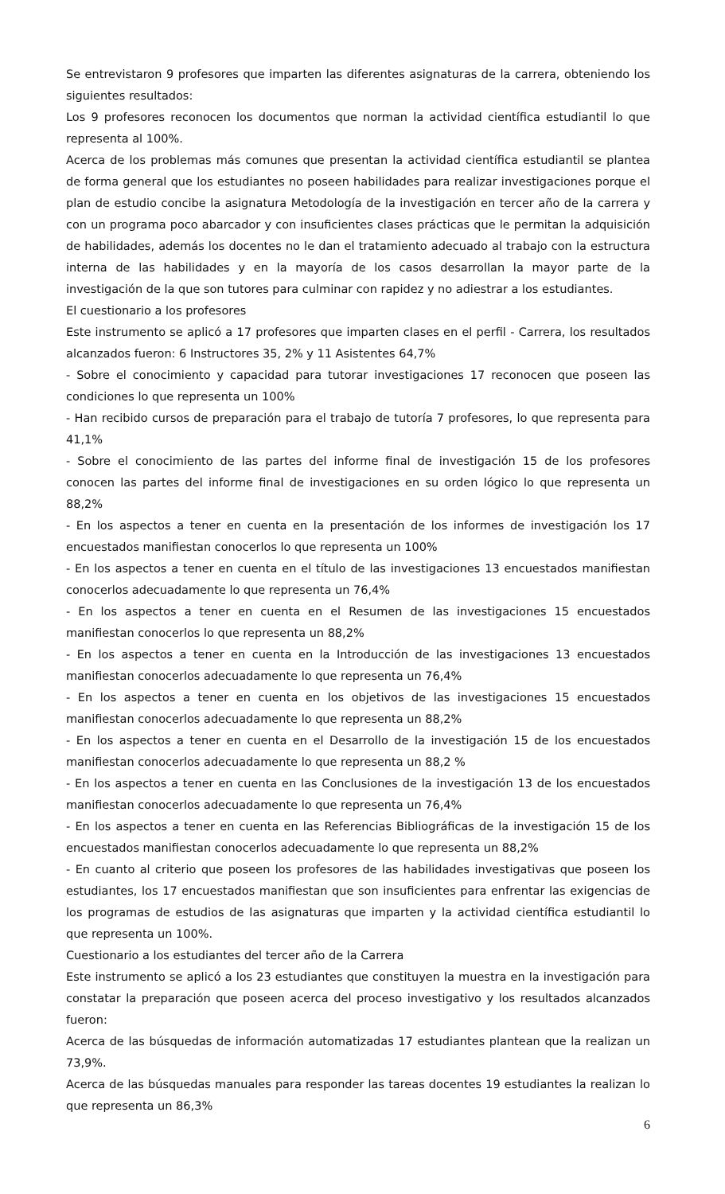Se entrevistaron 9 profesores que imparten las diferentes asignaturas de la carrera, obteniendo los siguientes resultados:
Los 9 profesores reconocen los documentos que norman la actividad científica estudiantil lo que representa al 100%.
Acerca de los problemas más comunes que presentan la actividad científica estudiantil se plantea de forma general que los estudiantes no poseen habilidades para realizar investigaciones porque el plan de estudio concibe la asignatura Metodología de la investigación en tercer año de la carrera y con un programa poco abarcador y con insuficientes clases prácticas que le permitan la adquisición de habilidades, además los docentes no le dan el tratamiento adecuado al trabajo con la estructura interna de las habilidades y en la mayoría de los casos desarrollan la mayor parte de la investigación de la que son tutores para culminar con rapidez y no adiestrar a los estudiantes.
El cuestionario a los profesores
Este instrumento se aplicó a 17 profesores que imparten clases en el perfil - Carrera, los resultados alcanzados fueron: 6 Instructores 35, 2% y 11 Asistentes 64,7%
- Sobre el conocimiento y capacidad para tutorar investigaciones 17 reconocen que poseen las condiciones lo que representa un 100%
- Han recibido cursos de preparación para el trabajo de tutoría 7 profesores, lo que representa para 41,1%
- Sobre el conocimiento de las partes del informe final de investigación 15 de los profesores conocen las partes del informe final de investigaciones en su orden lógico lo que representa un 88,2%
- En los aspectos a tener en cuenta en la presentación de los informes de investigación los 17 encuestados manifiestan conocerlos lo que representa un 100%
- En los aspectos a tener en cuenta en el título de las investigaciones 13 encuestados manifiestan conocerlos adecuadamente lo que representa un 76,4%
- En los aspectos a tener en cuenta en el Resumen de las investigaciones 15 encuestados manifiestan conocerlos lo que representa un 88,2%
- En los aspectos a tener en cuenta en la Introducción de las investigaciones 13 encuestados manifiestan conocerlos adecuadamente lo que representa un 76,4%
- En los aspectos a tener en cuenta en los objetivos de las investigaciones 15 encuestados manifiestan conocerlos adecuadamente lo que representa un 88,2%
- En los aspectos a tener en cuenta en el Desarrollo de la investigación 15 de los encuestados manifiestan conocerlos adecuadamente lo que representa un 88,2 %
- En los aspectos a tener en cuenta en las Conclusiones de la investigación 13 de los encuestados manifiestan conocerlos adecuadamente lo que representa un 76,4%
- En los aspectos a tener en cuenta en las Referencias Bibliográficas de la investigación 15 de los encuestados manifiestan conocerlos adecuadamente lo que representa un 88,2%
- En cuanto al criterio que poseen los profesores de las habilidades investigativas que poseen los estudiantes, los 17 encuestados manifiestan que son insuficientes para enfrentar las exigencias de los programas de estudios de las asignaturas que imparten y la actividad científica estudiantil lo que representa un 100%.
Cuestionario a los estudiantes del tercer año de la Carrera
Este instrumento se aplicó a los 23 estudiantes que constituyen la muestra en la investigación para constatar la preparación que poseen acerca del proceso investigativo y los resultados alcanzados fueron:
Acerca de las búsquedas de información automatizadas 17 estudiantes plantean que la realizan un 73,9%.
Acerca de las búsquedas manuales para responder las tareas docentes 19 estudiantes la realizan lo que representa un 86,3%
6